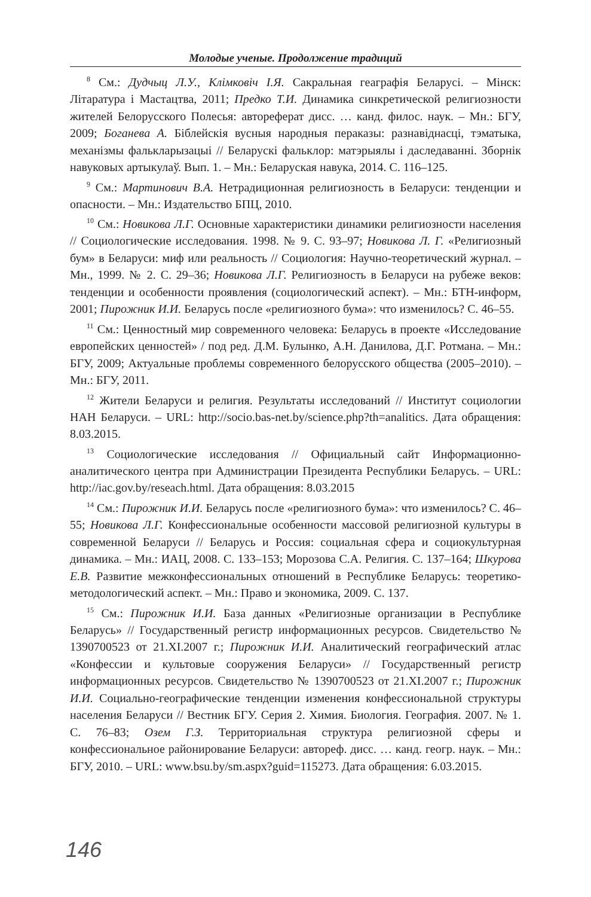Молодые ученые. Продолжение традиций
<sup>8</sup> См.: Дудчыц Л.У., Клімковіч І.Я. Сакральная геаграфія Беларусі. – Мінск: Літаратура і Мастацтва, 2011; Предко Т.И. Динамика синкретической религиозности жителей Белорусского Полесья: автореферат дисс. … канд. филос. наук. – Мн.: БГУ, 2009; Боганева А. Біблейскія вусныя народныя пераказы: разнавіднасці, тэматыка, механізмы фалькларызацыі // Беларускі фальклор: матэрыялы і даследаванні. Зборнік навуковых артыкулаў. Вып. 1. – Мн.: Беларуская навука, 2014. С. 116–125.
<sup>9</sup> См.: Мартинович В.А. Нетрадиционная религиозность в Беларуси: тенденции и опасности. – Мн.: Издательство БПЦ, 2010.
<sup>10</sup> См.: Новикова Л.Г. Основные характеристики динамики религиозности населения // Социологические исследования. 1998. № 9. С. 93–97; Новикова Л. Г. «Религиозный бум» в Беларуси: миф или реальность // Социология: Научно-теоретический журнал. – Мн., 1999. № 2. С. 29–36; Новикова Л.Г. Религиозность в Беларуси на рубеже веков: тенденции и особенности проявления (социологический аспект). – Мн.: БТН-информ, 2001; Пирожник И.И. Беларусь после «религиозного бума»: что изменилось? С. 46–55.
<sup>11</sup> См.: Ценностный мир современного человека: Беларусь в проекте «Исследование европейских ценностей» / под ред. Д.М. Булынко, А.Н. Данилова, Д.Г. Ротмана. – Мн.: БГУ, 2009; Актуальные проблемы современного белорусского общества (2005–2010). – Мн.: БГУ, 2011.
<sup>12</sup> Жители Беларуси и религия. Результаты исследований // Институт социологии НАН Беларуси. – URL: http://socio.bas-net.by/science.php?th=analitics. Дата обращения: 8.03.2015.
<sup>13</sup> Социологические исследования // Официальный сайт Информационно-аналитического центра при Администрации Президента Республики Беларусь. – URL: http://iac.gov.by/reseach.html. Дата обращения: 8.03.2015
<sup>14</sup> См.: Пирожник И.И. Беларусь после «религиозного бума»: что изменилось? С. 46–55; Новикова Л.Г. Конфессиональные особенности массовой религиозной культуры в современной Беларуси // Беларусь и Россия: социальная сфера и социокультурная динамика. – Мн.: ИАЦ, 2008. С. 133–153; Морозова С.А. Религия. С. 137–164; Шкурова Е.В. Развитие межконфессиональных отношений в Республике Беларусь: теоретико-методологический аспект. – Мн.: Право и экономика, 2009. С. 137.
<sup>15</sup> См.: Пирожник И.И. База данных «Религиозные организации в Республике Беларусь» // Государственный регистр информационных ресурсов. Свидетельство № 1390700523 от 21.XI.2007 г.; Пирожник И.И. Аналитический географический атлас «Конфессии и культовые сооружения Беларуси» // Государственный регистр информационных ресурсов. Свидетельство № 1390700523 от 21.XI.2007 г.; Пирожник И.И. Социально-географические тенденции изменения конфессиональной структуры населения Беларуси // Вестник БГУ. Серия 2. Химия. Биология. География. 2007. № 1. С. 76–83; Озем Г.З. Территориальная структура религиозной сферы и конфессиональное районирование Беларуси: автореф. дисс. … канд. геогр. наук. – Мн.: БГУ, 2010. – URL: www.bsu.by/sm.aspx?guid=115273. Дата обращения: 6.03.2015.
146